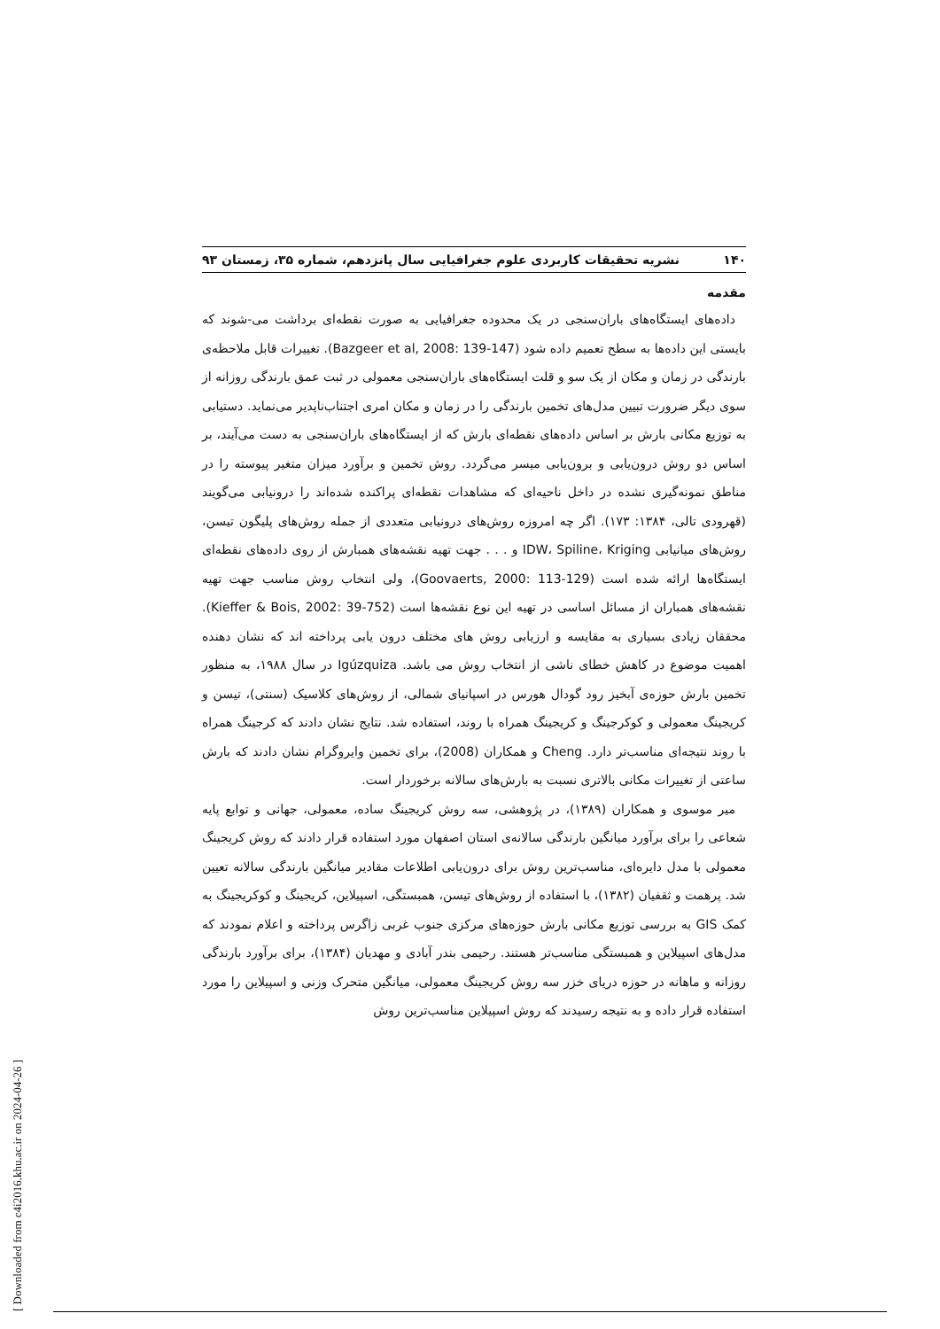۱۴۰ نشریه تحقیقات کاربردی علوم جغرافیایی سال پانزدهم، شماره ۳۵، زمستان ۹۳
مقدمه
داده‌های ایستگاه‌های باران‌سنجی در یک محدوده جغرافیایی به صورت نقطه‌ای برداشت می-شوند که بایستی این داده‌ها به سطح تعمیم داده شود (Bazgeer et al, 2008: 139-147). تغییرات قابل ملاحظه‌ی بارندگی در زمان و مکان از یک سو و قلت ایستگاه‌های باران‌سنجی معمولی در ثبت عمق بارندگی روزانه از سوی دیگر ضرورت تبیین مدل‌های تخمین بارندگی را در زمان و مکان امری اجتناب‌ناپدیر می‌نماید. دستیابی به توزیع مکانی بارش بر اساس داده‌های نقطه‌ای بارش که از ایستگاه‌های باران‌سنجی به دست می‌آیند، بر اساس دو روش درون‌یابی و برون‌یابی میسر می‌گردد. روش تخمین و برآورد میزان متغیر پیوسته را در مناطق نمونه‌گیری نشده در داخل ناحیه‌ای که مشاهدات نقطه‌ای پراکنده شده‌اند را درونیابی می‌گویند (قهرودی تالی، ۱۳۸۴: ۱۷۳). اگر چه امروزه روش‌های درونیابی متعددی از جمله روش‌های پلیگون تیسن، روش‌های میانیابی IDW، Spiline، Kriging و . . . جهت تهیه نقشه‌های همبارش از روی داده‌های نقطه‌ای ایستگاه‌ها ارائه شده است (Goovaerts, 2000: 113-129)، ولی انتخاب روش مناسب جهت تهیه نقشه‌های همباران از مسائل اساسی در تهیه این نوع نقشه‌ها است (Kieffer & Bois, 2002: 39-752). محققان زیادی بسیاری به مقایسه و ارزیابی روش های مختلف درون یابی پرداخته اند که نشان دهنده اهمیت موضوع در کاهش خطای ناشی از انتخاب روش می باشد. Igúzquiza در سال ۱۹۸۸، به منظور تخمین بارش حوزه‌ی آبخیز رود گودال هورس در اسپانیای شمالی، از روش‌های کلاسیک (سنتی)، تیسن و کریجینگ معمولی و کوکرجینگ و کریجینگ همراه با روند، استفاده شد. نتایج نشان دادند که کرجینگ همراه با روند نتیجه‌ای مناسب‌تر دارد. Cheng و همکاران (2008)، برای تخمین وایروگرام نشان دادند که بارش ساعتی از تغییرات مکانی بالاتری نسبت به بارش‌های سالانه برخوردار است.
میر موسوی و همکاران (۱۳۸۹)، در پژوهشی، سه روش کریجینگ ساده، معمولی، جهانی و توابع پایه شعاعی را برای برآورد میانگین بارندگی سالانه‌ی استان اصفهان مورد استفاده قرار دادند که روش کریجینگ معمولی با مدل دایره‌ای، مناسب‌ترین روش برای درون‌یابی اطلاعات مقادیر میانگین بارندگی سالانه تعیین شد. پرهمت و ثقفیان (۱۳۸۲)، با استفاده از روش‌های تیسن، همبستگی، اسپیلاین، کریجینگ و کوکریجینگ به کمک GIS به بررسی توزیع مکانی بارش حوزه‌های مرکزی جنوب غربی زاگرس پرداخته و اعلام نمودند که مدل‌های اسپیلاین و همبستگی مناسب‌تر هستند. رحیمی بندر آبادی و مهدیان (۱۳۸۴)، برای برآورد بارندگی روزانه و ماهانه در حوزه دریای خزر سه روش کریجینگ معمولی، میانگین متحرک وزنی و اسپیلاین را مورد استفاده قرار داده و به نتیجه رسیدند که روش اسپیلاین مناسب‌ترین روش
[ Downloaded from c4i2016.khu.ac.ir on 2024-04-26 ]